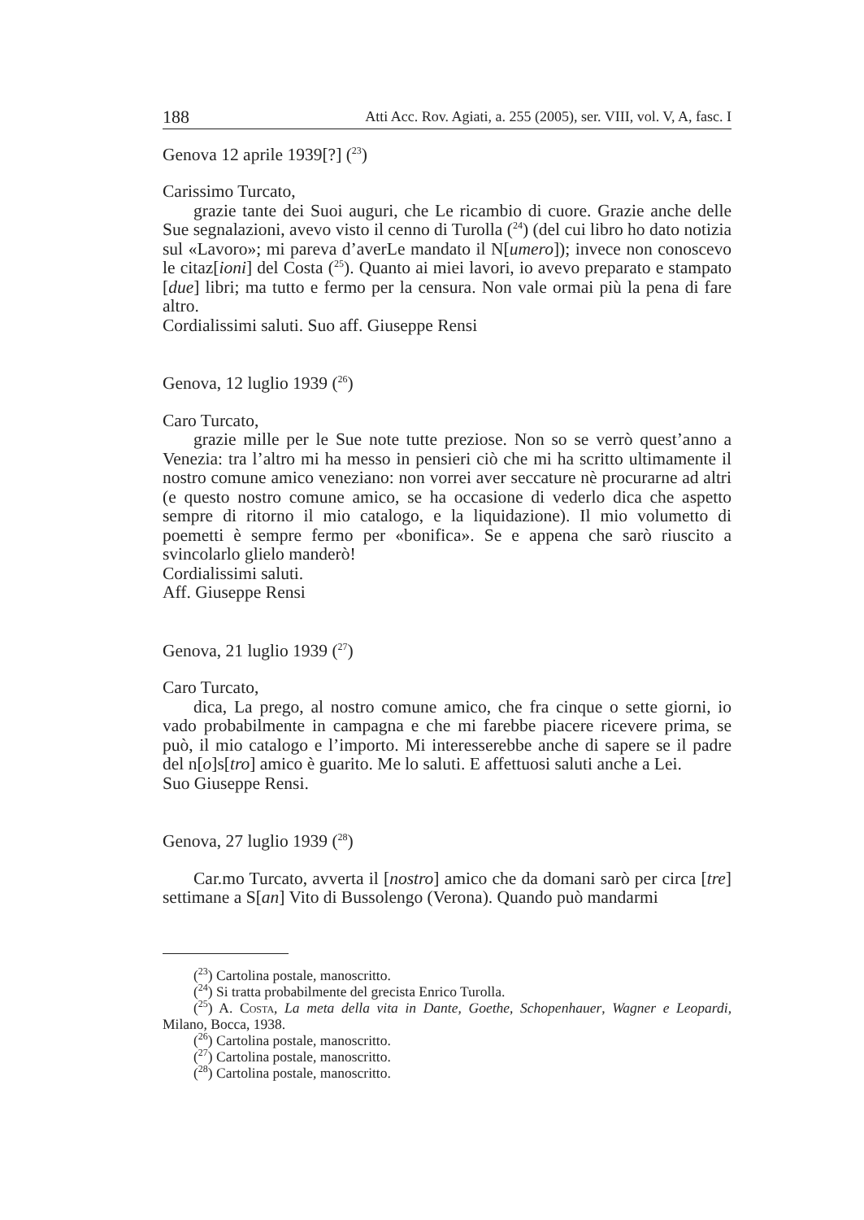188 Atti Acc. Rov. Agiati, a. 255 (2005), ser. VIII, vol. V, A, fasc. I
Genova 12 aprile 1939[?] (<sup>23</sup>)
Carissimo Turcato,
grazie tante dei Suoi auguri, che Le ricambio di cuore. Grazie anche delle Sue segnalazioni, avevo visto il cenno di Turolla (<sup>24</sup>) (del cui libro ho dato notizia sul «Lavoro»; mi pareva d’averLe mandato il N[umero]); invece non conoscevo le citaz[ioni] del Costa (<sup>25</sup>). Quanto ai miei lavori, io avevo preparato e stampato [due] libri; ma tutto e fermo per la censura. Non vale ormai più la pena di fare altro.
Cordialissimi saluti. Suo aff. Giuseppe Rensi
Genova, 12 luglio 1939 (<sup>26</sup>)
Caro Turcato,
grazie mille per le Sue note tutte preziose. Non so se verrò quest’anno a Venezia: tra l’altro mi ha messo in pensieri ciò che mi ha scritto ultimamente il nostro comune amico veneziano: non vorrei aver seccature nè procurarne ad altri (e questo nostro comune amico, se ha occasione di vederlo dica che aspetto sempre di ritorno il mio catalogo, e la liquidazione). Il mio volumetto di poemetti è sempre fermo per «bonifica». Se e appena che sarò riuscito a svincolarlo glielo manderò!
Cordialissimi saluti.
Aff. Giuseppe Rensi
Genova, 21 luglio 1939 (<sup>27</sup>)
Caro Turcato,
dica, La prego, al nostro comune amico, che fra cinque o sette giorni, io vado probabilmente in campagna e che mi farebbe piacere ricevere prima, se può, il mio catalogo e l’importo. Mi interesserebbe anche di sapere se il padre del n[o]s[tro] amico è guarito. Me lo saluti. E affettuosi saluti anche a Lei.
Suo Giuseppe Rensi.
Genova, 27 luglio 1939 (<sup>28</sup>)
Car.mo Turcato, avverta il [nostro] amico che da domani sarò per circa [tre] settimane a S[an] Vito di Bussolengo (Verona). Quando può mandarmi
(<sup>23</sup>) Cartolina postale, manoscritto.
(<sup>24</sup>) Si tratta probabilmente del grecista Enrico Turolla.
(<sup>25</sup>) A. Costa, La meta della vita in Dante, Goethe, Schopenhauer, Wagner e Leopardi, Milano, Bocca, 1938.
(<sup>26</sup>) Cartolina postale, manoscritto.
(<sup>27</sup>) Cartolina postale, manoscritto.
(<sup>28</sup>) Cartolina postale, manoscritto.